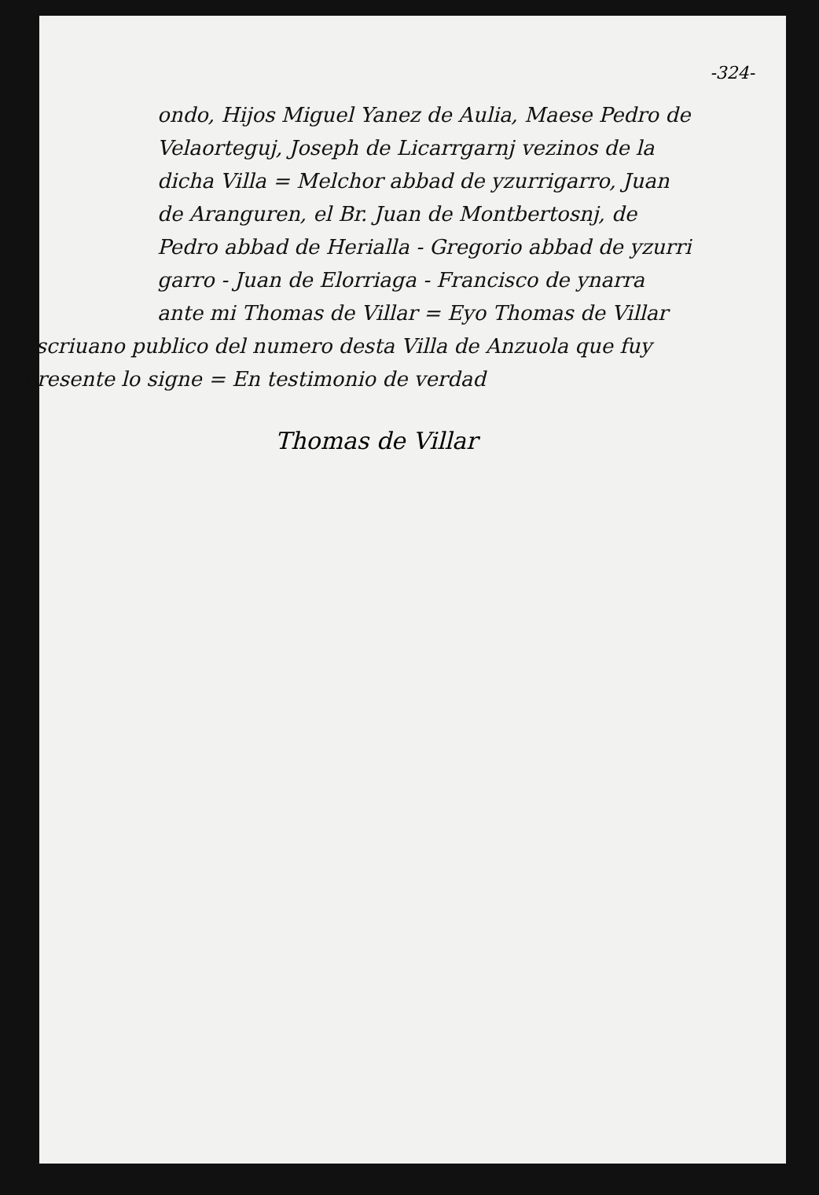-324-
ondo, Hijos Miguel Yanez de Aulia, Maese Pedro de Velaorteguj, Joseph de Licarrgarnj vezinos de la dicha Villa = Melchor abbad de yzurrigarro, Juan de Aranguren, el Br. Juan de Montbertosnj, de Pedro abbad de Herialla - Gregorio abbad de yzurri garro - Juan de Elorriaga - Francisco de ynarra
ante mi Thomas de Villar = Eyo Thomas de Villar
escriuano publico del numero desta Villa de Anzuola que fuy presente lo signe = En testimonio de verdad
Thomas de Villar